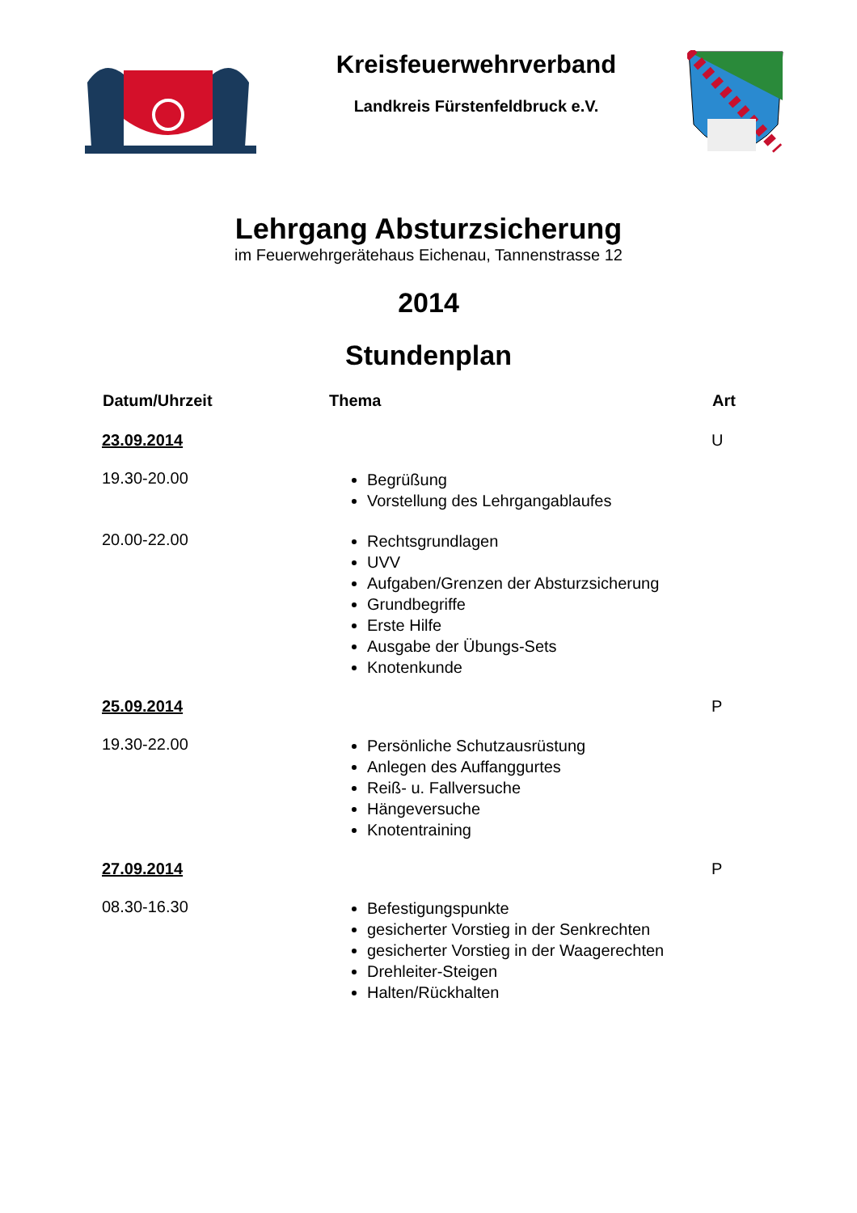Kreisfeuerwehrverband
Landkreis Fürstenfeldbruck e.V.
Lehrgang Absturzsicherung
im Feuerwehrgerätehaus Eichenau, Tannenstrasse 12
2014
Stundenplan
| Datum/Uhrzeit | Thema | Art |
| --- | --- | --- |
| 23.09.2014 | | U |
| 19.30-20.00 | Begrüßung Vorstellung des Lehrgangablaufes | |
| 20.00-22.00 | Rechtsgrundlagen UVV Aufgaben/Grenzen der Absturzsicherung Grundbegriffe Erste Hilfe Ausgabe der Übungs-Sets Knotenkunde | |
| 25.09.2014 | | P |
| 19.30-22.00 | Persönliche Schutzausrüstung Anlegen des Auffanggurtes Reiß- u. Fallversuche Hängeversuche Knotentraining | |
| 27.09.2014 | | P |
| 08.30-16.30 | Befestigungspunkte gesicherter Vorstieg in der Senkrechten gesicherter Vorstieg in der Waagerechten Drehleiter-Steigen Halten/Rückhalten | |